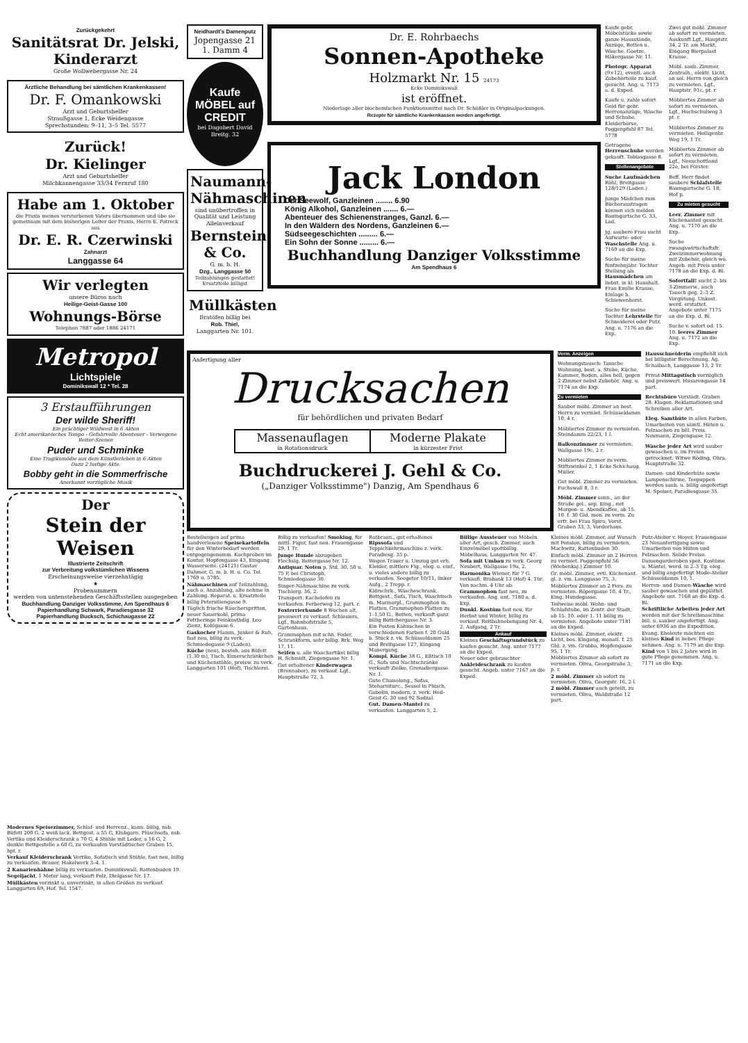Zurückgekehrt
Sanitätsrat Dr. Jelski, Kinderarzt
Große Wollwebergasse Nr. 24
Ärztliche Behandlung bei sämtlichen Krankenkassen!
Dr. F. Omankowski
Arzt und Geburtshelfer
Straußgasse 1, Ecke Weidengasse
Sprechstunden: 9–11, 3–5 Tel. 5577
Zurück!
Dr. Kielinger
Arzt und Geburtshelfer
Milchkannengasse 33/34 Fernruf 180
Habe am 1. Oktober
die Praxis meines verstorbenen Vaters übernommen und übe sie gemeinsam mit dem bisherigen Leiter der Praxis, Herrn E. Potreck aus
Dr. E. R. Czerwinski
Zahnarzt
Langgasse 64
Wir verlegten
unsere Büros nach
Heilige-Geist-Gasse 100
Wohnungs-Börse
Telephon 7887 oder 1886 24171
Metropol
Lichtspiele
Dominikswall 12 * Tel. 28
3 Erstaufführungen
Der wilde Sheriff!
Ein prächtiger Wildwest in 6 Akten
Echt amerikanisches Tempo - Gefahrvolle Abenteuer - Verwegene Reiter-Szenen
Puder und Schminke
Eine Tragikomödie aus dem Künstlerleben in 6 Akten
Dazu 2 lustige Akte.
Bobby geht in die Sommerfrische
Anerkannt vorzügliche Musik
Der
Stein der Weisen
Illustrierte Zeitschrift
zur Verbreitung volkstümlichen Wissens
Erscheinungsweise vierzehntägig
★
Probenummern
werden von untenstehenden Geschäftsstellen ausgegeben
Buchhandlung Danziger Volksstimme, Am Spendhaus 6
Papierhandlung Schwark, Paradiesgasse 32
Papierhandlung Bucksch, Schichaugasse 22
Neidhardt's Damenputz
Jopengasse 21
1. Damm 4
Kaufe MÖBEL auf CREDIT
bei Dagobert David
Breitg. 32
Naumann-Nähmaschinen
sind unübertroffen in Qualität und Leistung
Alleinverkauf
Bernstein & Co.
G. m. b. H.
Dzg., Langgasse 50
Teilzahlungen gestattet! Ersatzteile billigst
Müllkästen
Bratöfen billig bei
Rob. Thiel,
Langgarten Nr. 101.
Dr. E. Rohrbaechs
Sonnen-Apotheke
Holzmarkt Nr. 15 24173
Ecke Dominikswall
ist eröffnet.
Niederlage aller biochemischen Funktionsmittel nach Dr. Schüßler in Originalpackungen.
Rezepte für sämtliche Krankenkassen werden angefertigt.
Jack London
Der Seewolf, Ganzleinen ........ 6.90
König Alkohol, Ganzleinen ....... 6.—
Abenteuer des Schienenstranges, Ganzl. 6.—
In den Wäldern des Nordens, Ganzleinen 6.—
Südseegeschichten ......... 6.—
Ein Sohn der Sonne ......... 6.—
Buchhandlung Danziger Volksstimme
Am Spendhaus 6
Kaufe gebr. Möbelstücke sowie ganze Hausstände, Anzüge, Betten u. Wäsche. Goetze, Häkergasse Nr. 11.
Photogr. Apparat (9×12), eventl. auch Zubehörteile zu kauf. gesucht. Ang. u. 7173 a. d. Exped.
Kaufe u. zahle sofort Geld für gebr. Herrenanzüge, Wäsche und Schuhe. Kleiderbörse, Poggenpfuhl 87 Tel. 5778
Getragene Herrenschuhe werden gekauft. Tobiasgasse 8.
Stellenangebote
Suche Laufmädchen Röhl, Breitgasse 128/129 (Laden.)
Junge Mädchen zum Bücheraustragen können sich melden Baumgartsche G. 33, Lad.
Jg. saubere Frau sucht Aufwarte- oder Waschstelle Ang. u. 7169 an die Exp.
Suche für meine fünfzehnjähr. Tochter Stellung als Hausmädchen am liebst. in kl. Haushalt. Frau Emilie Krause, Einlage b. Schiewenhorst.
Suche für meine Tochter Lehrstelle für Schneiderei oder Putz. Ang. u. 7176 an die Exp.
Zwei gut möbl. Zimmer ab sofort zu vermieten. Auskunft Lgf., Hauptstr. 34, 2 Tr. am Markt, Eingang Bierpalast Krause.
Möbl. saub. Zimmer, Zentralh., elektr. Licht, an sol. Herrn von gleich zu vermieten. Lgf., Hauptstr. 91c, pt. r.
Möbliertes Zimmer ab sofort zu vermieten. Lgf., Hochschulweg 3 pt. r.
Möbliertes Zimmer zu vermieten. Heiligenbr. Weg 19, 1 Tr.
Möbliertes Zimmer ab sofort zu vermieten. Lgf., Neuschottland 22e, bei Förster.
Beff. Herr findet saubere Schlafstelle Baumgartsche G. 18, Hof p.
Zu mieten gesucht
Leer. Zimmer mit Küchenanteil gesucht. Ang. u. 7170 an die Exp.
Suche zwangswirtschaftsfr. Zweizimmerwohnung mit Zubehör, gleich wo. Angeb. mit Preis unter 7178 an die Exp. d. Bl.
Sofortfall! sucht 2- bis 3-Zimmerw., auch Tausch geg. 2–3 Z. Vergütung. Unkost. werd. erstattet. Angebote unter 7175 an die Exp. d. Bl.
Suche v. sofort od. 15. 10. leeres Zimmer Ang. u. 7172 an die Exp.
Anfertigung aller
Drucksachen
für behördlichen und privaten Bedarf
Massenauflagen
in Rotationsdruck
Moderne Plakate
in kürzester Frist
Buchdruckerei J. Gehl & Co.
(„Danziger Volksstimme") Danzig, Am Spendhaus 6
Verm. Anzeigen
Wohnungstausch: Tausche Wohnung, best. a. Stube, Küche, Kammer, Boden, alles hell, gegen 2 Zimmer nebst Zubehör. Ang. u. 7174 an die Exp.
Zu vermieten
Sauber möbl. Zimmer an best. Herrn zu vermiet. Schüsseldamm 10, 4 r.
Möbliertes Zimmer zu vermieten. Steindamm 22/23, 1 l.
Balkonzimmer zu vermieten. Wallgasse 19c, 2 r.
Möbliertes Zimmer zu verm. Stiftswinkel 2, 1 Ecke Schichaug. Müller.
Gut möbl. Zimmer zu vermieten. Fuchswall 8, 3 r.
Möbl. Zimmer sonn., an der Straße gel., sep. Eing., mit Morgen- u. Abendkaffee, ab 15. 10. f. 30 Gld. mon. zu verm. Zu erfr. bei Frau Spiro, Vorst. Graben 33, 3, Vorderhaus.
Hausschneiderin empfiehlt sich bei billigster Berechnung. Ag. Schalbach, Langgasse 13, 2 Tr.
Privat-Mittagstisch vorzüglich und preiswert. Husarengasse 14 part.
Rechtsbüro Vorstädt. Graben 28. Klagen. Reklamationen und Schreiben aller Art.
Eleg. Samthüte in allen Farben, Umarbeiten von sämtl. Hüten u. Pelzsachen zu bill. Preis. Neumann, Ziegengasse 12.
Wäsche jeder Art wird sauber gewaschen u. im Freien getrocknet. Witwe Röding, Ohra, Hauptstraße 32.
Damen- und Kinderhüte sowie Lampenschirme, Teepuppen werden saub. u. billig angefertigt M. Speiser, Paradiesgasse 35.
Bestellungen auf prima handverlesene Speisekartoffeln für den Winterbedarf werden entgegengenomm. Kochproben im Kontor, Hopfengasse 43, Eingang Wasserseite. (24121) Gustav Dahmer, G. m. b. H. u. Co. Tel. 1769 u. 5785.
Nähmaschinen auf Teilzahlung, auch o. Anzahlung, alte nehme in Zahlung. Reparat. u. Ersatzteile billig Petersiliengasse 9.
Täglich frische Räucherspritten, neuer Sauerkohl, prima Fettheringe Feinkosthdlg. Leo Zienz, Kohlgasse 6.
Gaskocher Flamm, Junker & Ruh, fast neu, billig zu verk. Schmiedegasse 9 (Laden).
Küche (neu), besteh. aus Büfett (1.30 m), Tisch, Eimerschränkchen und Küchenstühle, preisw. zu verk. Langgarten 101 (Hof), Tischlerei.
Billig zu verkaufen! Smoking, für mittl. Figur, fast neu. Frauengasse 29, 1 Tr.
Junge Hunde abzugeben Flechsig, Reitergasse Nr. 12.
Antiquar. Noten p. Std. 30, 50 u. 75 P, bei Christoph, Schmiedegasse 30.
Singer-Nähmaschine zu verk. Tischlerg. 36, 2.
Transport. Kachelofen zu verkaufen. Ferberweg 12, part. r.
Foxterrierhunde 8 Wochen alt, preiswert zu verkauf. Schlesiers, Lgf., Bahnhofstraße 5, Gartenhaus.
Grammophon mit schn. Feder, Schrankform, sehr billig. Brk. Weg 17, 11.
Seifen u. alle Waschartikel billig H. Schmidt, Ziegengasse Nr. 1.
Gut erhaltener Kinderwagen (Brennabor), zu verkauf. Lgf., Hauptstraße 72, 3.
Rotbraun., gut erhaltenes Ripssofa und Teppichkehrmaschine z. verk. Paradiesg. 35 p.
Wegen Trauer u. Umzug gut erh. Kleider, mittlere Fig., eleg. u. einf., u. vieles andere billig zu verkaufen. Seegetor 10/11, linker Aufg., 2 Trepp. r.
Kldrschrk., Wäscheschrank, Bettgest., Sofa, Tisch, Waschtisch m. Marmorpl., Grammophon m. Platten, Grammophon-Platten zu 1–1,50 G., Betten, verkauft ganz billig Böttchergasse Nr. 3.
Ein Posten Kähnschen in verschiedenen Farben f. 20 Guld. b. Stück z. vk. Schüsseldamm 25 und Breitgasse 127, Eingang Manergang.
Kompl. Küche 38 G., Eßtisch 10 G., Sofa und Nachtschränke verkauft Zielke, Grenadiergasse Nr. 1.
Gute Chaiselong., Sofas, Steharniturc., Sessel in Plüsch, Gobelin, modern, z. verk. Heil-Geist-G. 30 und 92 Sodzal.
Gut. Damen-Mantel zu verkaufen. Langgarten 5, 2.
Billige Aussteuer von Möbeln aller Art, gesch. Zimmer, auch Einzelmöbel spottbillig. Möbelhaus, Langgarten Nr. 47.
Sofa mit Umbau zu verk. Georg Neubert, Wallgasse 19a, 2.
Harmonika Wiener, für 7 G. verkäufl. Brabank 13 (Hof) 4. Tür. Von nachm. 4 Uhr ab.
Grammophon fast neu, zu verkaufen. Ang. unt. 7180 a. d. Exp.
Dunkl. Kostüm fast neu, für Herbst und Winter, billig zu verkauf. Reitbahnebengang Nr. 4, 2. Aufgang, 2 Tr.
Ankauf
Kleines Geschäftsgrundstück zu kaufen gesucht. Ang. unter 7177 an die Exped.
Neuer oder gebrauchter Ankleideschrank zu kaufen gesucht. Angeb. unter 7167 an die Exped.
Kleines möbl. Zimmer, auf Wunsch mit Pension, billig zu vermieten. Machwitz, Rattenbuden 30.
Einfach möbl. Zimmer an 2 Herren zu vermiet. Poggenpfuhl 56 (Wiebenkaj.) Zimmer 10.
Gr. möbl. Zimmer, evtl. Küchenant. gl. z. vm. Langgasse 75, 3.
Möbliertes Zimmer an 2 Pers. zu vermieten. Röpergasse 10, 4 Tr., Eing. Hundegasse.
Teilweise möbl. Wohn- und Schlafstube, im Zentr. der Stadt, ab 15. 10. oder 1. 11 billig zu vermieten. Angebote unter 7181 an die Exped.
Kleines möbl. Zimmer, elektr. Licht, bes. Eingang, monatl. f. 25 Gld. z. vm. Grubba, Hopfengasse 95, 1 Tr.
Möbliertes Zimmer ab sofort zu vermieten. Oliva, Georgstraße 3, p. r.
2 möbl. Zimmer ab sofort zu vermieten. Oliva, Georgstr. 16, 2 l.
2 möbl. Zimmer auch geteilt, zu vermieten. Oliva, Waldstraße 12 part.
Putz-Atelier v. Hoyer, Frauengasse 23 Neuanfertigung sowie Umarbeiten von Hüten und Pelzsachen. Solide Preise.
Damengarderoben spez. Kostüme u. Mäntel, werd. in 2–3 Tg. eleg. und billig angefertigt Mode-Atelier Schüsseldamm 10, 1.
Herren- und Damen-Wäsche wird sauber gewaschen und geplättet. Angebote unt. 7168 an die Exp. d. Bl.
Schriftliche Arbeiten jeder Art werden mit der Schreibmaschine bill. u. sauber angefertigt. Ang. unter 6936 an die Expedition.
Evang. Eheleute möchten ein kleines Kind in liebev. Pflege nehmen. Ang. u. 7179 an die Exp.
Kind von 1 bis 2 Jahre wird in gute Pflege genommen. Ang. u. 7171 an die Exp.
Modernes Speisezimmer, Schlaf- und Herrenz., kann. billig, nsb. Büfett 200 G. 2 weiß lack. Bettgest. a 55 G, Klubgarn. Plüschsofa, nsb. Vertiko und Kleiderschrank a 70 G, 4 Stühle mit Leder, a 16 G, 2 dunkle Bettgestelle a 60 G, zu verkaufen Vorstädtischer Graben 15, hpt. r.
Verkauf Kleiderschrank Vertiko, Sofatisch und Stühle, fast neu, billig zu verkaufen. Brauer, Hakelwerk 3–4, 1.
2 Kanarienhähne billig zu verkaufen. Domnikswall, Rattenbuden 19.
Segeljacht, 1 Meter lang, verkauft Pelz, Dielgasse Nr. 17.
Müllkästen verzinkt u. unverzinkt, in allen Größen zu verkauf. Langgarten 69, Hof. Tel. 1547.